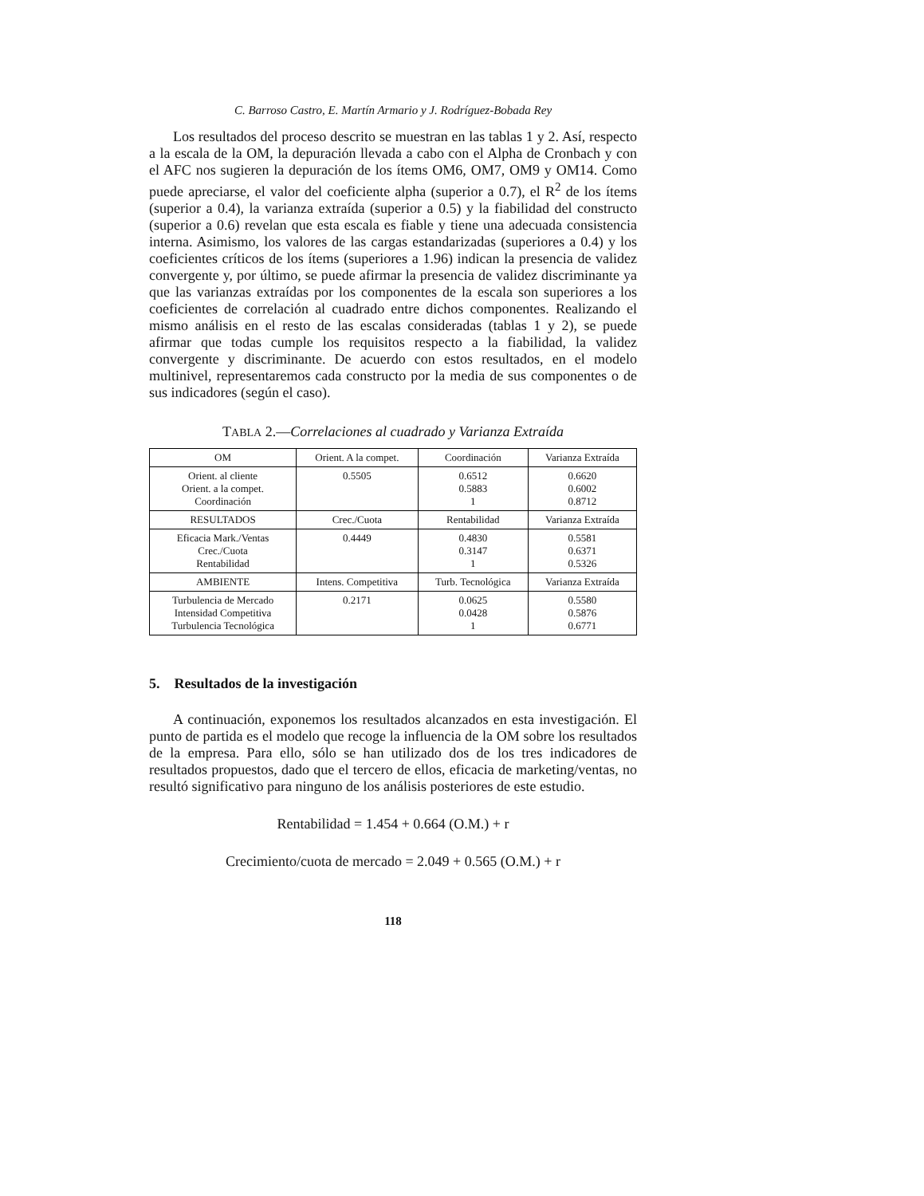C. Barroso Castro, E. Martín Armario y J. Rodríguez-Bobada Rey
Los resultados del proceso descrito se muestran en las tablas 1 y 2. Así, respecto a la escala de la OM, la depuración llevada a cabo con el Alpha de Cronbach y con el AFC nos sugieren la depuración de los ítems OM6, OM7, OM9 y OM14. Como puede apreciarse, el valor del coeficiente alpha (superior a 0.7), el R<sup>2</sup> de los ítems (superior a 0.4), la varianza extraída (superior a 0.5) y la fiabilidad del constructo (superior a 0.6) revelan que esta escala es fiable y tiene una adecuada consistencia interna. Asimismo, los valores de las cargas estandarizadas (superiores a 0.4) y los coeficientes críticos de los ítems (superiores a 1.96) indican la presencia de validez convergente y, por último, se puede afirmar la presencia de validez discriminante ya que las varianzas extraídas por los componentes de la escala son superiores a los coeficientes de correlación al cuadrado entre dichos componentes. Realizando el mismo análisis en el resto de las escalas consideradas (tablas 1 y 2), se puede afirmar que todas cumple los requisitos respecto a la fiabilidad, la validez convergente y discriminante. De acuerdo con estos resultados, en el modelo multinivel, representaremos cada constructo por la media de sus componentes o de sus indicadores (según el caso).
TABLA 2.—Correlaciones al cuadrado y Varianza Extraída
| OM | Orient. A la compet. | Coordinación | Varianza Extraída |
| --- | --- | --- | --- |
| Orient. al cliente Orient. a la compet. Coordinación | 0.5505 | 0.6512 0.5883 1 | 0.6620 0.6002 0.8712 |
| RESULTADOS | Crec./Cuota | Rentabilidad | Varianza Extraída |
| Eficacia Mark./Ventas Crec./Cuota Rentabilidad | 0.4449 | 0.4830 0.3147 1 | 0.5581 0.6371 0.5326 |
| AMBIENTE | Intens. Competitiva | Turb. Tecnológica | Varianza Extraída |
| Turbulencia de Mercado Intensidad Competitiva Turbulencia Tecnológica | 0.2171 | 0.0625 0.0428 1 | 0.5580 0.5876 0.6771 |
5. Resultados de la investigación
A continuación, exponemos los resultados alcanzados en esta investigación. El punto de partida es el modelo que recoge la influencia de la OM sobre los resultados de la empresa. Para ello, sólo se han utilizado dos de los tres indicadores de resultados propuestos, dado que el tercero de ellos, eficacia de marketing/ventas, no resultó significativo para ninguno de los análisis posteriores de este estudio.
Rentabilidad = 1.454 + 0.664 (O.M.) + r
Crecimiento/cuota de mercado = 2.049 + 0.565 (O.M.) + r
118